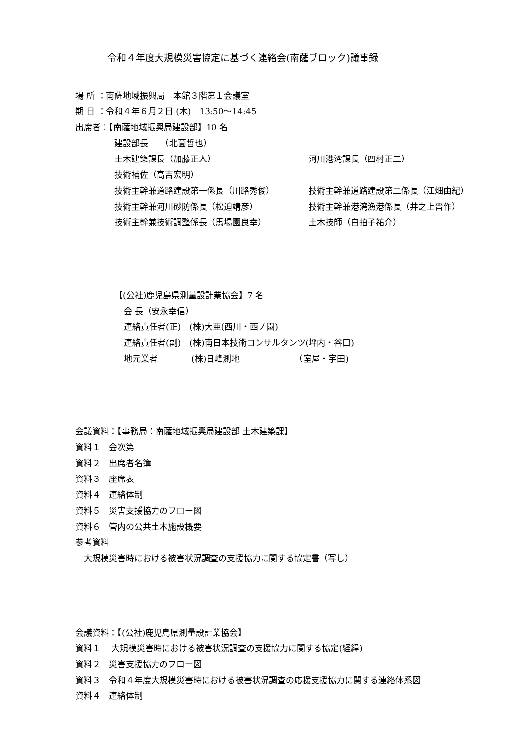令和４年度大規模災害協定に基づく連絡会(南薩ブロック)議事録
場 所 ：南薩地域振興局　本館３階第１会議室
期 日 ：令和４年６月２日 (木)　13:50～14:45
出席者：【南薩地域振興局建設部】10 名
建設部長　　（北薗哲也）
土木建築課長（加藤正人） 河川港湾課長（四村正二）
技術補佐（高吉宏明）
技術主幹兼道路建設第一係長（川路秀俊） 技術主幹兼道路建設第二係長（江畑由紀）
技術主幹兼河川砂防係長（松迫靖彦） 技術主幹兼港湾漁港係長（井之上晋作）
技術主幹兼技術調整係長（馬場園良幸） 土木技師（白拍子祐介）
【(公社)鹿児島県測量設計業協会】7 名
会 長（安永幸信）
連絡責任者(正)　(株)大亜(西川・西ノ園)
連絡責任者(副)　(株)南日本技術コンサルタンツ(坪内・谷口)
地元業者　　　　(株)日峰測地　　　　　　　（室屋・宇田)
会議資料：【事務局：南薩地域振興局建設部 土木建築課】
資料１　会次第
資料２　出席者名簿
資料３　座席表
資料４　連絡体制
資料５　災害支援協力のフロー図
資料６　管内の公共土木施設概要
参考資料
　大規模災害時における被害状況調査の支援協力に関する協定書（写し）
会議資料：【(公社)鹿児島県測量設計業協会】
資料１　 大規模災害時における被害状況調査の支援協力に関する協定(経緯)
資料２　災害支援協力のフロー図
資料３　令和４年度大規模災害時における被害状況調査の応援支援協力に関する連絡体系図
資料４　連絡体制